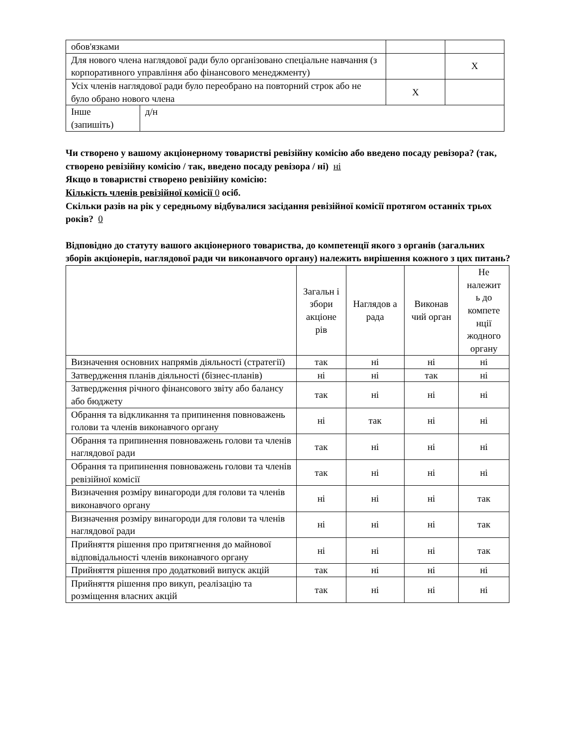| обов'язками | | | |
| Для нового члена наглядової ради було організовано спеціальне навчання (з корпоративного управління або фінансового менеджменту) | | | X |
| Усіх членів наглядової ради було переобрано на повторний строк або не було обрано нового члена | | X | |
| Інше (запишіть) | д/н | | |
Чи створено у вашому акціонерному товаристві ревізійну комісію або введено посаду ревізора? (так, створено ревізійну комісію / так, введено посаду ревізора / ні) ні
Якщо в товаристві створено ревізійну комісію:
Кількість членів ревізійної комісії 0 осіб.
Скільки разів на рік у середньому відбувалися засідання ревізійної комісії протягом останніх трьох років? 0
Відповідно до статуту вашого акціонерного товариства, до компетенції якого з органів (загальних зборів акціонерів, наглядової ради чи виконавчого органу) належить вирішення кожного з цих питань?
| | Загальн і збори акціоне рів | Наглядов а рада | Виконав чий орган | Не належит ь до компете нції жодного органу |
| --- | --- | --- | --- | --- |
| Визначення основних напрямів діяльності (стратегії) | так | ні | ні | ні |
| Затвердження планів діяльності (бізнес-планів) | ні | ні | так | ні |
| Затвердження річного фінансового звіту або балансу або бюджету | так | ні | ні | ні |
| Обрання та відкликання та припинення повноважень голови та членів виконавчого органу | ні | так | ні | ні |
| Обрання та припинення повноважень голови та членів наглядової ради | так | ні | ні | ні |
| Обрання та припинення повноважень голови та членів ревізійної комісії | так | ні | ні | ні |
| Визначення розміру винагороди для голови та членів виконавчого органу | ні | ні | ні | так |
| Визначення розміру винагороди для голови та членів наглядової ради | ні | ні | ні | так |
| Прийняття рішення про притягнення до майнової відповідальності членів виконавчого органу | ні | ні | ні | так |
| Прийняття рішення про додатковий випуск акцій | так | ні | ні | ні |
| Прийняття рішення про викуп, реалізацію та розміщення власних акцій | так | ні | ні | ні |